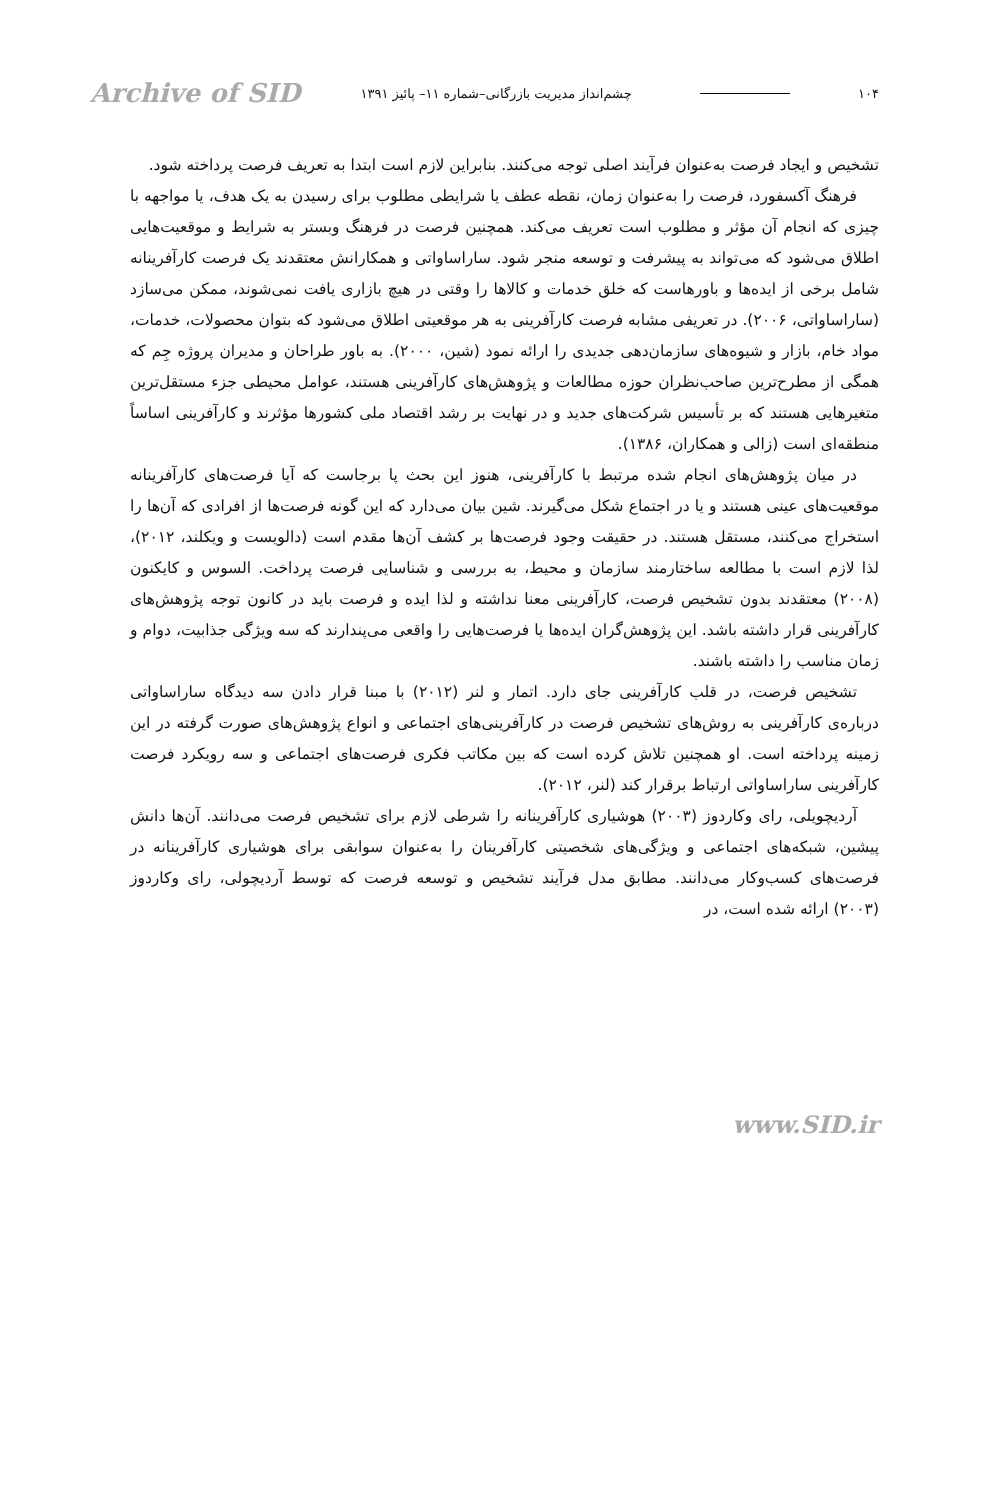۱۰۴ چشم‌انداز مدیریت بازرگانی–شماره ۱۱– پائیز ۱۳۹۱ Archive of SID
تشخیص و ایجاد فرصت به‌عنوان فرآیند اصلی توجه می‌کنند. بنابراین لازم است ابتدا به تعریف فرصت پرداخته شود.
فرهنگ آکسفورد، فرصت را به‌عنوان زمان، نقطه عطف یا شرایطی مطلوب برای رسیدن به یک هدف، یا مواجهه با چیزی که انجام آن مؤثر و مطلوب است تعریف می‌کند. همچنین فرصت در فرهنگ وبستر به شرایط و موقعیت‌هایی اطلاق می‌شود که می‌تواند به پیشرفت و توسعه منجر شود. ساراساواتی و همکارانش معتقدند یک فرصت کارآفرینانه شامل برخی از ایده‌ها و باورهاست که خلق خدمات و کالاها را وقتی در هیچ بازاری یافت نمی‌شوند، ممکن می‌سازد (ساراساواتی، ۲۰۰۶). در تعریفی مشابه فرصت کارآفرینی به هر موقعیتی اطلاق می‌شود که بتوان محصولات، خدمات، مواد خام، بازار و شیوه‌های سازمان‌دهی جدیدی را ارائه نمود (شین، ۲۰۰۰). به باور طراحان و مدیران پروژه جِم که همگی از مطرح‌ترین صاحب‌نظران حوزه مطالعات و پژوهش‌های کارآفرینی هستند، عوامل محیطی جزء مستقل‌ترین متغیرهایی هستند که بر تأسیس شرکت‌های جدید و در نهایت بر رشد اقتصاد ملی کشورها مؤثرند و کارآفرینی اساساً منطقه‌ای است (زالی و همکاران، ۱۳۸۶).
در میان پژوهش‌های انجام شده مرتبط با کارآفرینی، هنوز این بحث پا برجاست که آیا فرصت‌های کارآفرینانه موقعیت‌های عینی هستند و یا در اجتماع شکل می‌گیرند. شین بیان می‌دارد که این گونه فرصت‌ها از افرادی که آن‌ها را استخراج می‌کنند، مستقل هستند. در حقیقت وجود فرصت‌ها بر کشف آن‌ها مقدم است (دالویست و ویکلند، ۲۰۱۲)، لذا لازم است با مطالعه ساختارمند سازمان و محیط، به بررسی و شناسایی فرصت پرداخت. السوس و کایکنون (۲۰۰۸) معتقدند بدون تشخیص فرصت، کارآفرینی معنا نداشته و لذا ایده و فرصت باید در کانون توجه پژوهش‌های کارآفرینی قرار داشته باشد. این پژوهش‌گران ایده‌ها یا فرصت‌هایی را واقعی می‌پندارند که سه ویژگی جذابیت، دوام و زمان مناسب را داشته باشند.
تشخیص فرصت، در قلب کارآفرینی جای دارد. اتمار و لنر (۲۰۱۲) با مبنا قرار دادن سه دیدگاه ساراساواتی درباره‌ی کارآفرینی به روش‌های تشخیص فرصت در کارآفرینی‌های اجتماعی و انواع پژوهش‌های صورت گرفته در این زمینه پرداخته است. او همچنین تلاش کرده است که بین مکاتب فکری فرصت‌های اجتماعی و سه رویکرد فرصت کارآفرینی ساراساواتی ارتباط برقرار کند (لنر، ۲۰۱۲).
آردیچویلی، رای وکاردوز (۲۰۰۳) هوشیاری کارآفرینانه را شرطی لازم برای تشخیص فرصت می‌دانند. آن‌ها دانش پیشین، شبکه‌های اجتماعی و ویژگی‌های شخصیتی کارآفرینان را به‌عنوان سوابقی برای هوشیاری کارآفرینانه در فرصت‌های کسب‌وکار می‌دانند. مطابق مدل فرآیند تشخیص و توسعه فرصت که توسط آردیچولی، رای وکاردوز (۲۰۰۳) ارائه شده است، در
www.SID.ir